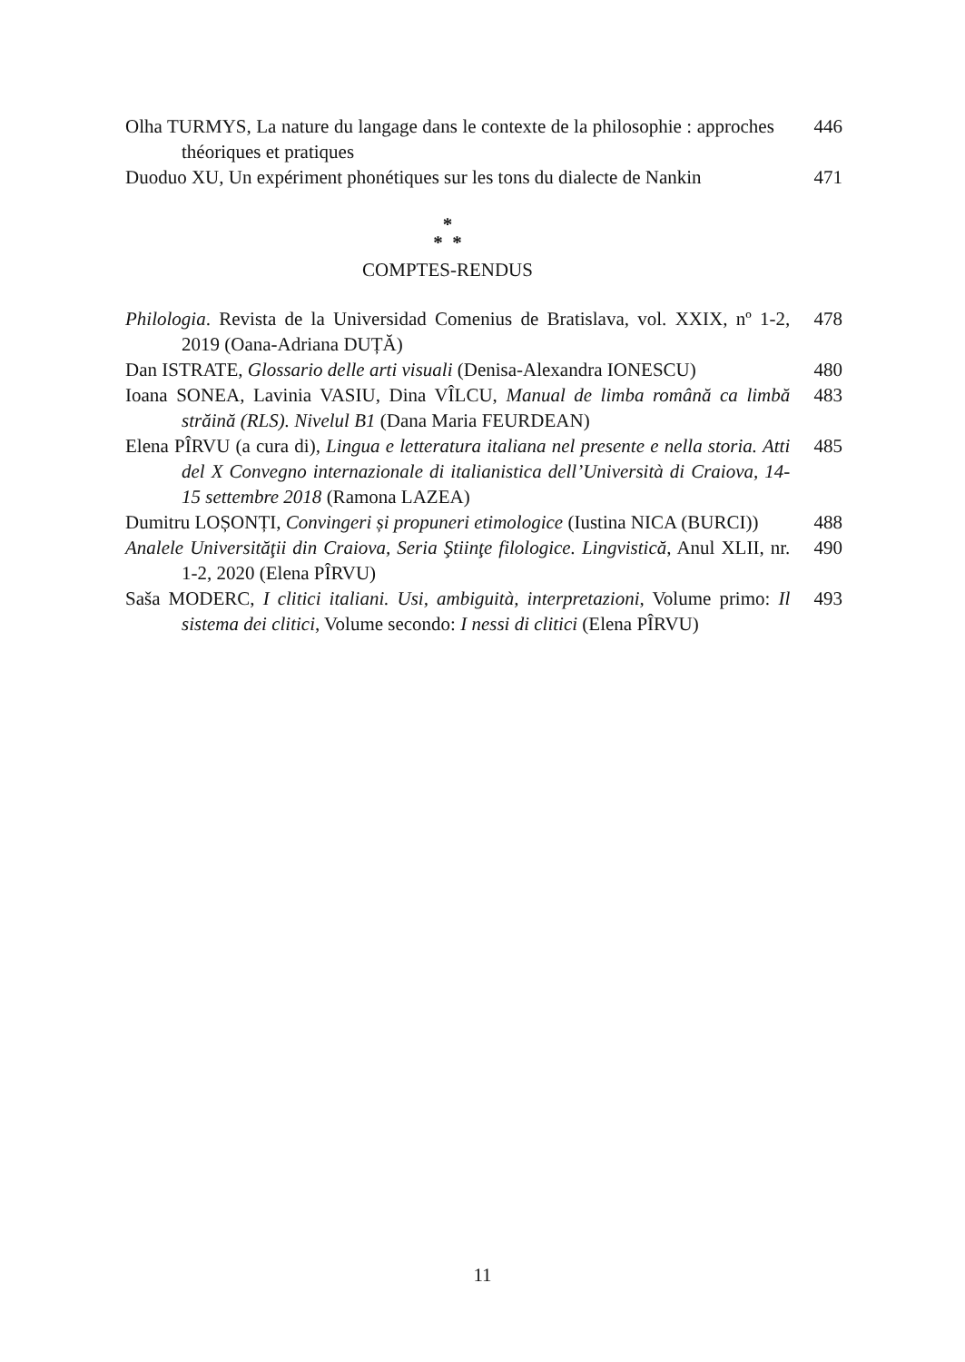Olha TURMYS, La nature du langage dans le contexte de la philosophie : approches théoriques et pratiques
446
Duoduo XU, Un expériment phonétiques sur les tons du dialecte de Nankin
471
*
* *
COMPTES-RENDUS
Philologia. Revista de la Universidad Comenius de Bratislava, vol. XXIX, nº 1-2, 2019 (Oana-Adriana DUȚĂ)
478
Dan ISTRATE, Glossario delle arti visuali (Denisa-Alexandra IONESCU)
480
Ioana SONEA, Lavinia VASIU, Dina VÎLCU, Manual de limba română ca limbă străină (RLS). Nivelul B1 (Dana Maria FEURDEAN)
483
Elena PÎRVU (a cura di), Lingua e letteratura italiana nel presente e nella storia. Atti del X Convegno internazionale di italianistica dell’Università di Craiova, 14-15 settembre 2018 (Ramona LAZEA)
485
Dumitru LOȘONȚI, Convingeri și propuneri etimologice (Iustina NICA (BURCI))
488
Analele Universităţii din Craiova, Seria Ştiinţe filologice. Lingvistică, Anul XLII, nr. 1-2, 2020 (Elena PÎRVU)
490
Saša MODERC, I clitici italiani. Usi, ambiguità, interpretazioni, Volume primo: Il sistema dei clitici, Volume secondo: I nessi di clitici (Elena PÎRVU)
493
11